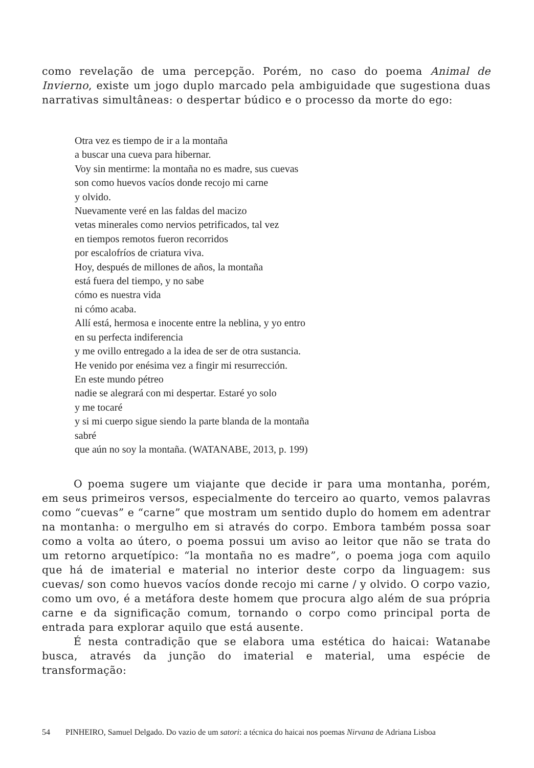como revelação de uma percepção. Porém, no caso do poema Animal de Invierno, existe um jogo duplo marcado pela ambiguidade que sugestiona duas narrativas simultâneas: o despertar búdico e o processo da morte do ego:
Otra vez es tiempo de ir a la montaña
a buscar una cueva para hibernar.
Voy sin mentirme: la montaña no es madre, sus cuevas
son como huevos vacíos donde recojo mi carne
y olvido.
Nuevamente veré en las faldas del macizo
vetas minerales como nervios petrificados, tal vez
en tiempos remotos fueron recorridos
por escalofríos de criatura viva.
Hoy, después de millones de años, la montaña
está fuera del tiempo, y no sabe
cómo es nuestra vida
ni cómo acaba.
Allí está, hermosa e inocente entre la neblina, y yo entro
en su perfecta indiferencia
y me ovillo entregado a la idea de ser de otra sustancia.
He venido por enésima vez a fingir mi resurrección.
En este mundo pétreo
nadie se alegrará con mi despertar. Estaré yo solo
y me tocaré
y si mi cuerpo sigue siendo la parte blanda de la montaña
sabré
que aún no soy la montaña. (WATANABE, 2013, p. 199)
O poema sugere um viajante que decide ir para uma montanha, porém, em seus primeiros versos, especialmente do terceiro ao quarto, vemos palavras como “cuevas” e “carne” que mostram um sentido duplo do homem em adentrar na montanha: o mergulho em si através do corpo. Embora também possa soar como a volta ao útero, o poema possui um aviso ao leitor que não se trata do um retorno arquetípico: “la montaña no es madre”, o poema joga com aquilo que há de imaterial e material no interior deste corpo da linguagem: sus cuevas/ son como huevos vacíos donde recojo mi carne / y olvido. O corpo vazio, como um ovo, é a metáfora deste homem que procura algo além de sua própria carne e da significação comum, tornando o corpo como principal porta de entrada para explorar aquilo que está ausente.
É nesta contradição que se elabora uma estética do haicai: Watanabe busca, através da junção do imaterial e material, uma espécie de transformação:
54 PINHEIRO, Samuel Delgado. Do vazio de um satori: a técnica do haicai nos poemas Nirvana de Adriana Lisboa